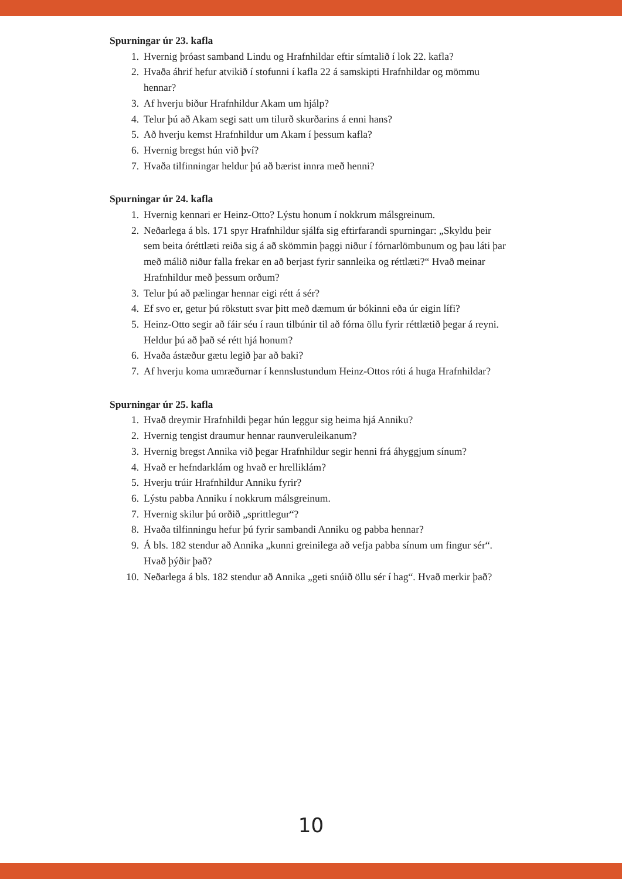Spurningar úr 23. kafla
1. Hvernig þróast samband Lindu og Hrafnhildar eftir símtalið í lok 22. kafla?
2. Hvaða áhrif hefur atvikið í stofunni í kafla 22 á samskipti Hrafnhildar og mömmu hennar?
3. Af hverju biður Hrafnhildur Akam um hjálp?
4. Telur þú að Akam segi satt um tilurð skurðarins á enni hans?
5. Að hverju kemst Hrafnhildur um Akam í þessum kafla?
6. Hvernig bregst hún við því?
7. Hvaða tilfinningar heldur þú að bærist innra með henni?
Spurningar úr 24. kafla
1. Hvernig kennari er Heinz-Otto? Lýstu honum í nokkrum málsgreinum.
2. Neðarlega á bls. 171 spyr Hrafnhildur sjálfa sig eftirfarandi spurningar: „Skyldu þeir sem beita óréttlæti reiða sig á að skömmin þaggi niður í fórnarlömbunum og þau láti þar með málið niður falla frekar en að berjast fyrir sannleika og réttlæti?“ Hvað meinar Hrafnhildur með þessum orðum?
3. Telur þú að pælingar hennar eigi rétt á sér?
4. Ef svo er, getur þú rökstutt svar þitt með dæmum úr bókinni eða úr eigin lífi?
5. Heinz-Otto segir að fáir séu í raun tilbúnir til að fórna öllu fyrir réttlætið þegar á reyni. Heldur þú að það sé rétt hjá honum?
6. Hvaða ástæður gætu legið þar að baki?
7. Af hverju koma umræðurnar í kennslustundum Heinz-Ottos róti á huga Hrafnhildar?
Spurningar úr 25. kafla
1. Hvað dreymir Hrafnhildi þegar hún leggur sig heima hjá Anniku?
2. Hvernig tengist draumur hennar raunveruleikanum?
3. Hvernig bregst Annika við þegar Hrafnhildur segir henni frá áhyggjum sínum?
4. Hvað er hefndarklám og hvað er hrelliklám?
5. Hverju trúir Hrafnhildur Anniku fyrir?
6. Lýstu pabba Anniku í nokkrum málsgreinum.
7. Hvernig skilur þú orðið „sprittlegur“?
8. Hvaða tilfinningu hefur þú fyrir sambandi Anniku og pabba hennar?
9. Á bls. 182 stendur að Annika „kunni greinilega að vefja pabba sínum um fingur sér“. Hvað þýðir það?
10. Neðarlega á bls. 182 stendur að Annika „geti snúið öllu sér í hag“. Hvað merkir það?
10